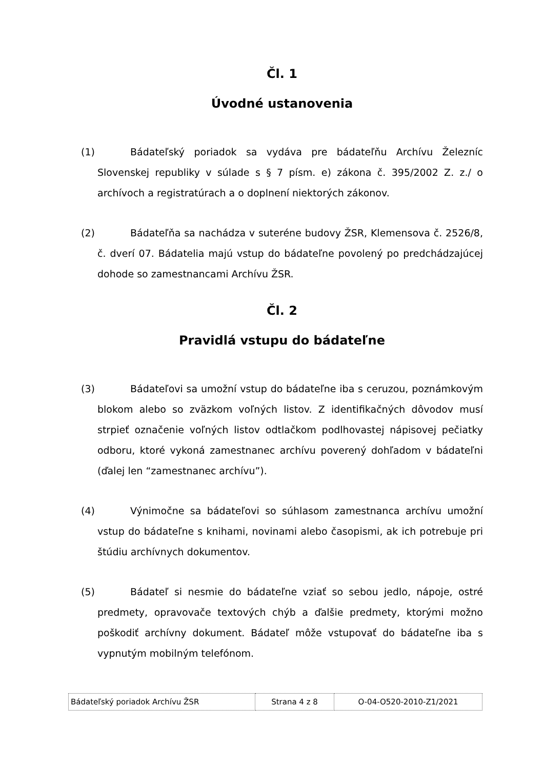Čl. 1
Úvodné ustanovenia
(1) Bádateľský poriadok sa vydáva pre bádateľňu Archívu Železníc Slovenskej republiky v súlade s § 7 písm. e) zákona č. 395/2002 Z. z./ o archívoch a registratúrach a o doplnení niektorých zákonov.
(2) Bádateľňa sa nachádza v suteréne budovy ŽSR, Klemensova č. 2526/8, č. dverí 07. Bádatelia majú vstup do bádateľne povolený po predchádzajúcej dohode so zamestnancami Archívu ŽSR.
Čl. 2
Pravidlá vstupu do bádateľne
(3) Bádateľovi sa umožní vstup do bádateľne iba s ceruzou, poznámkovým blokom alebo so zväzkom voľných listov. Z identifikačných dôvodov musí strpieť označenie voľných listov odtlačkom podlhovastej nápisovej pečiatky odboru, ktoré vykoná zamestnanec archívu poverený dohľadom v bádateľni (ďalej len “zamestnanec archívu”).
(4) Výnimočne sa bádateľovi so súhlasom zamestnanca archívu umožní vstup do bádateľne s knihami, novinami alebo časopismi, ak ich potrebuje pri štúdiu archívnych dokumentov.
(5) Bádateľ si nesmie do bádateľne vziať so sebou jedlo, nápoje, ostré predmety, opravovače textových chýb a ďalšie predmety, ktorými možno poškodiť archívny dokument. Bádateľ môže vstupovať do bádateľne iba s vypnutým mobilným telefónom.
| Bádateľský poriadok Archívu ŽSR | Strana 4 z 8 | O-04-O520-2010-Z1/2021 |